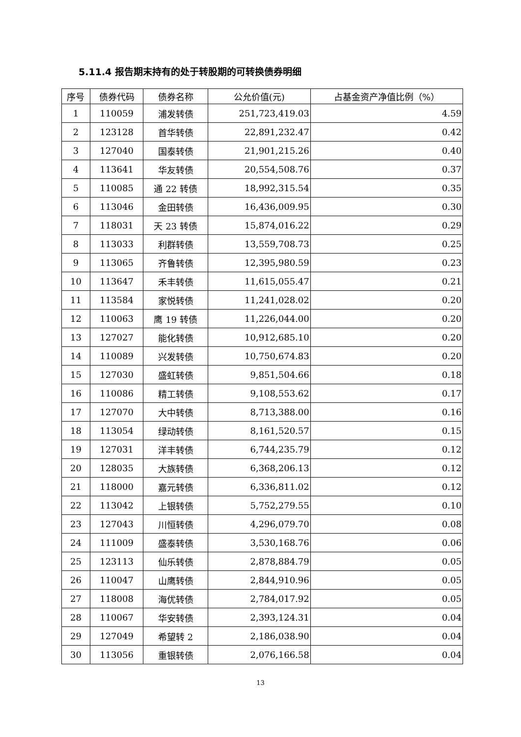5.11.4 报告期末持有的处于转股期的可转换债券明细
| 序号 | 债券代码 | 债券名称 | 公允价值(元) | 占基金资产净值比例（%） |
| --- | --- | --- | --- | --- |
| 1 | 110059 | 浦发转债 | 251,723,419.03 | 4.59 |
| 2 | 123128 | 首华转债 | 22,891,232.47 | 0.42 |
| 3 | 127040 | 国泰转债 | 21,901,215.26 | 0.40 |
| 4 | 113641 | 华友转债 | 20,554,508.76 | 0.37 |
| 5 | 110085 | 通 22 转债 | 18,992,315.54 | 0.35 |
| 6 | 113046 | 金田转债 | 16,436,009.95 | 0.30 |
| 7 | 118031 | 天 23 转债 | 15,874,016.22 | 0.29 |
| 8 | 113033 | 利群转债 | 13,559,708.73 | 0.25 |
| 9 | 113065 | 齐鲁转债 | 12,395,980.59 | 0.23 |
| 10 | 113647 | 禾丰转债 | 11,615,055.47 | 0.21 |
| 11 | 113584 | 家悦转债 | 11,241,028.02 | 0.20 |
| 12 | 110063 | 鹰 19 转债 | 11,226,044.00 | 0.20 |
| 13 | 127027 | 能化转债 | 10,912,685.10 | 0.20 |
| 14 | 110089 | 兴发转债 | 10,750,674.83 | 0.20 |
| 15 | 127030 | 盛虹转债 | 9,851,504.66 | 0.18 |
| 16 | 110086 | 精工转债 | 9,108,553.62 | 0.17 |
| 17 | 127070 | 大中转债 | 8,713,388.00 | 0.16 |
| 18 | 113054 | 绿动转债 | 8,161,520.57 | 0.15 |
| 19 | 127031 | 洋丰转债 | 6,744,235.79 | 0.12 |
| 20 | 128035 | 大族转债 | 6,368,206.13 | 0.12 |
| 21 | 118000 | 嘉元转债 | 6,336,811.02 | 0.12 |
| 22 | 113042 | 上银转债 | 5,752,279.55 | 0.10 |
| 23 | 127043 | 川恒转债 | 4,296,079.70 | 0.08 |
| 24 | 111009 | 盛泰转债 | 3,530,168.76 | 0.06 |
| 25 | 123113 | 仙乐转债 | 2,878,884.79 | 0.05 |
| 26 | 110047 | 山鹰转债 | 2,844,910.96 | 0.05 |
| 27 | 118008 | 海优转债 | 2,784,017.92 | 0.05 |
| 28 | 110067 | 华安转债 | 2,393,124.31 | 0.04 |
| 29 | 127049 | 希望转 2 | 2,186,038.90 | 0.04 |
| 30 | 113056 | 重银转债 | 2,076,166.58 | 0.04 |
13